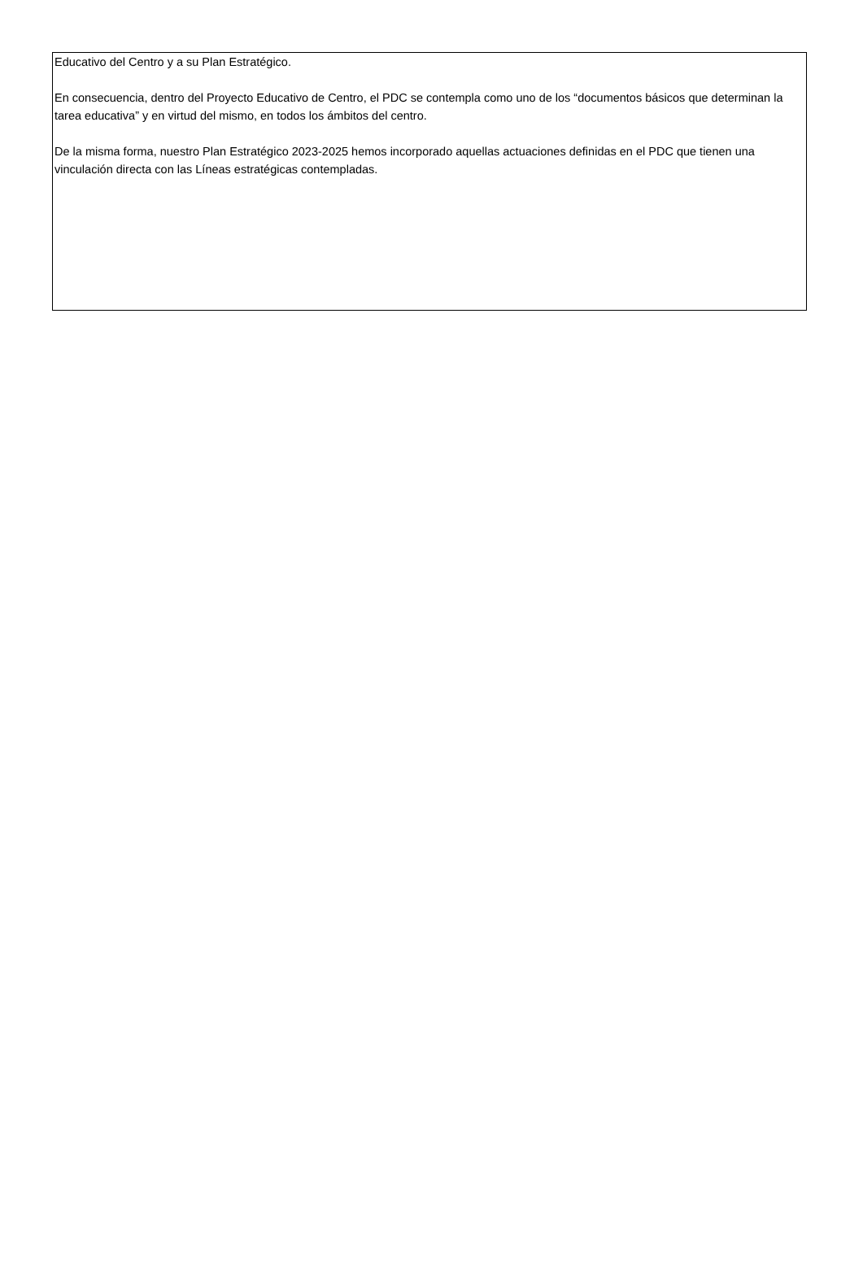Educativo del Centro y a su Plan Estratégico.
En consecuencia, dentro del Proyecto Educativo de Centro, el PDC se contempla como uno de los “documentos básicos que determinan la tarea educativa” y en virtud del mismo, en todos los ámbitos del centro.
De la misma forma, nuestro Plan Estratégico 2023-2025 hemos incorporado aquellas actuaciones definidas en el PDC que tienen una vinculación directa con las Líneas estratégicas contempladas.